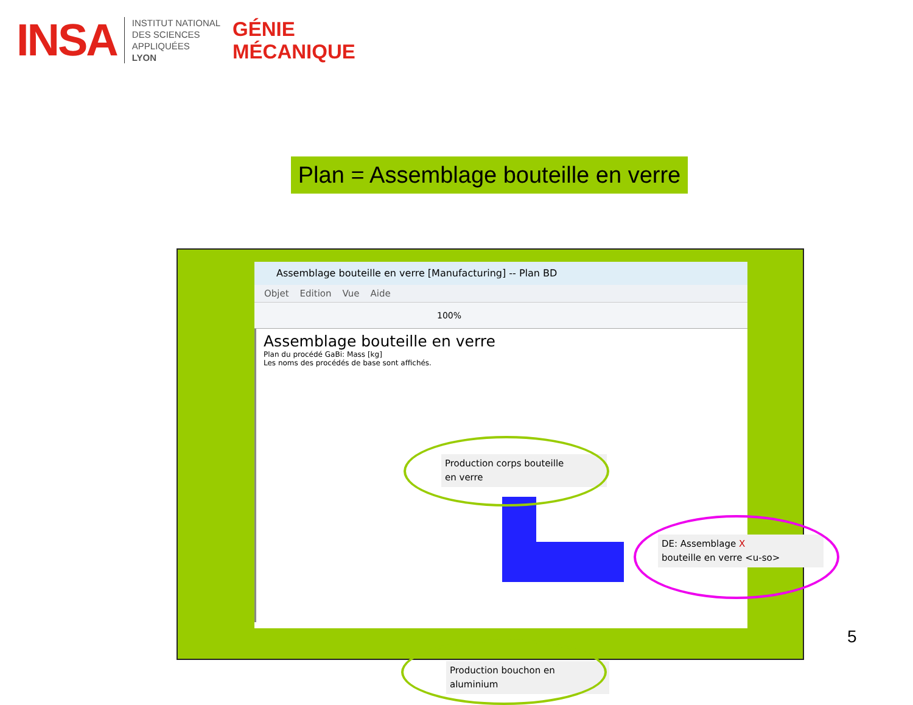INSA
INSTITUT NATIONAL
DES SCIENCES
APPLIQUÉES
LYON
GÉNIE
MÉCANIQUE
Plan = Assemblage bouteille en verre
Assemblage bouteille en verre [Manufacturing] -- Plan BD
Objet Edition Vue Aide
100%
Assemblage bouteille en verre
Plan du procédé GaBi: Mass [kg]
Les noms des procédés de base sont affichés.
Production corps bouteille
en verre
DE: Assemblage X
bouteille en verre <u-so>
Production bouchon en
aluminium
5